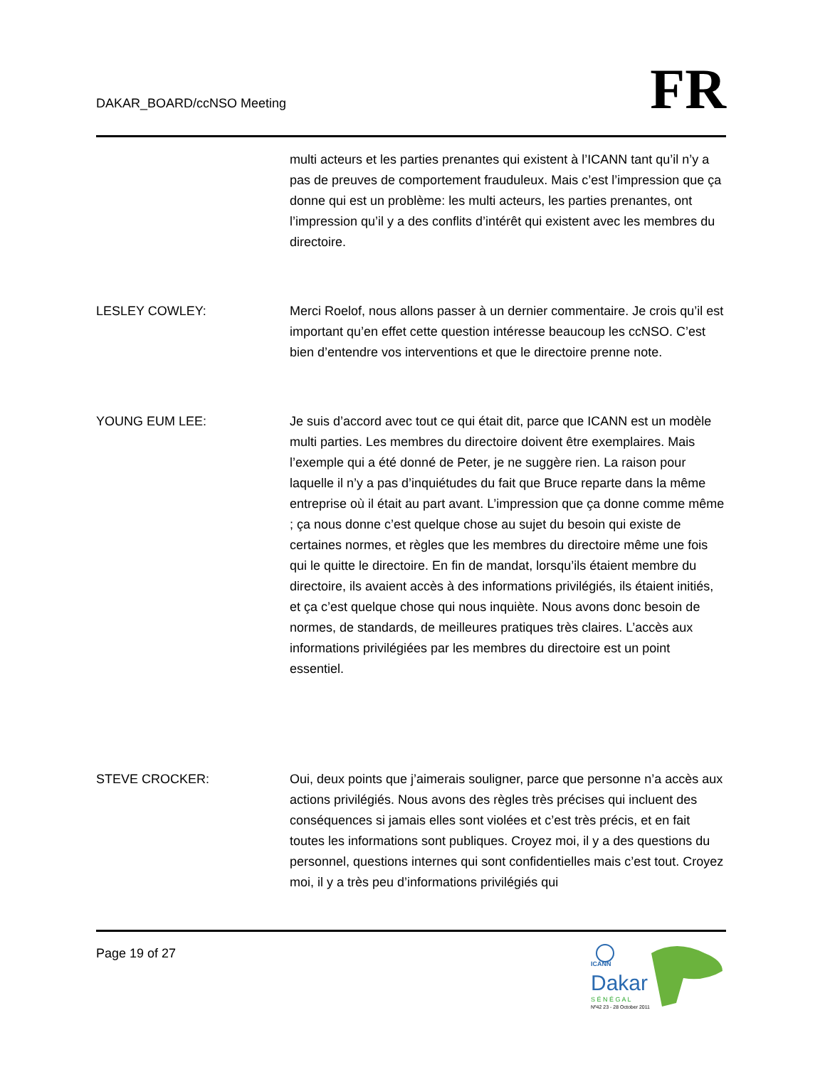DAKAR_BOARD/ccNSO Meeting
FR
multi acteurs et les parties prenantes qui existent à l’ICANN tant qu’il n’y a pas de preuves de comportement frauduleux. Mais c’est l’impression que ça donne qui est un problème: les multi acteurs, les parties prenantes, ont l’impression qu’il y a des conflits d’intérêt qui existent avec les membres du directoire.
LESLEY COWLEY: Merci Roelof, nous allons passer à un dernier commentaire. Je crois qu’il est important qu’en effet cette question intéresse beaucoup les ccNSO. C’est bien d’entendre vos interventions et que le directoire prenne note.
YOUNG EUM LEE: Je suis d’accord avec tout ce qui était dit, parce que ICANN est un modèle multi parties. Les membres du directoire doivent être exemplaires. Mais l’exemple qui a été donné de Peter, je ne suggère rien. La raison pour laquelle il n’y a pas d’inquiétudes du fait que Bruce reparte dans la même entreprise où il était au part avant. L’impression que ça donne comme même ; ça nous donne c’est quelque chose au sujet du besoin qui existe de certaines normes, et règles que les membres du directoire même une fois qui le quitte le directoire. En fin de mandat, lorsqu’ils étaient membre du directoire, ils avaient accès à des informations privilégiés, ils étaient initiés, et ça c’est quelque chose qui nous inquiète. Nous avons donc besoin de normes, de standards, de meilleures pratiques très claires. L’accès aux informations privilégiées par les membres du directoire est un point essentiel.
STEVE CROCKER: Oui, deux points que j’aimerais souligner, parce que personne n’a accès aux actions privilégiés. Nous avons des règles très précises qui incluent des conséquences si jamais elles sont violées et c’est très précis, et en fait toutes les informations sont publiques. Croyez moi, il y a des questions du personnel, questions internes qui sont confidentielles mais c’est tout. Croyez moi, il y a très peu d’informations privilégiés qui
Page 19 of 27
ICANN
Dakar
S É N É G A L
Nº42 23 - 28 October 2011